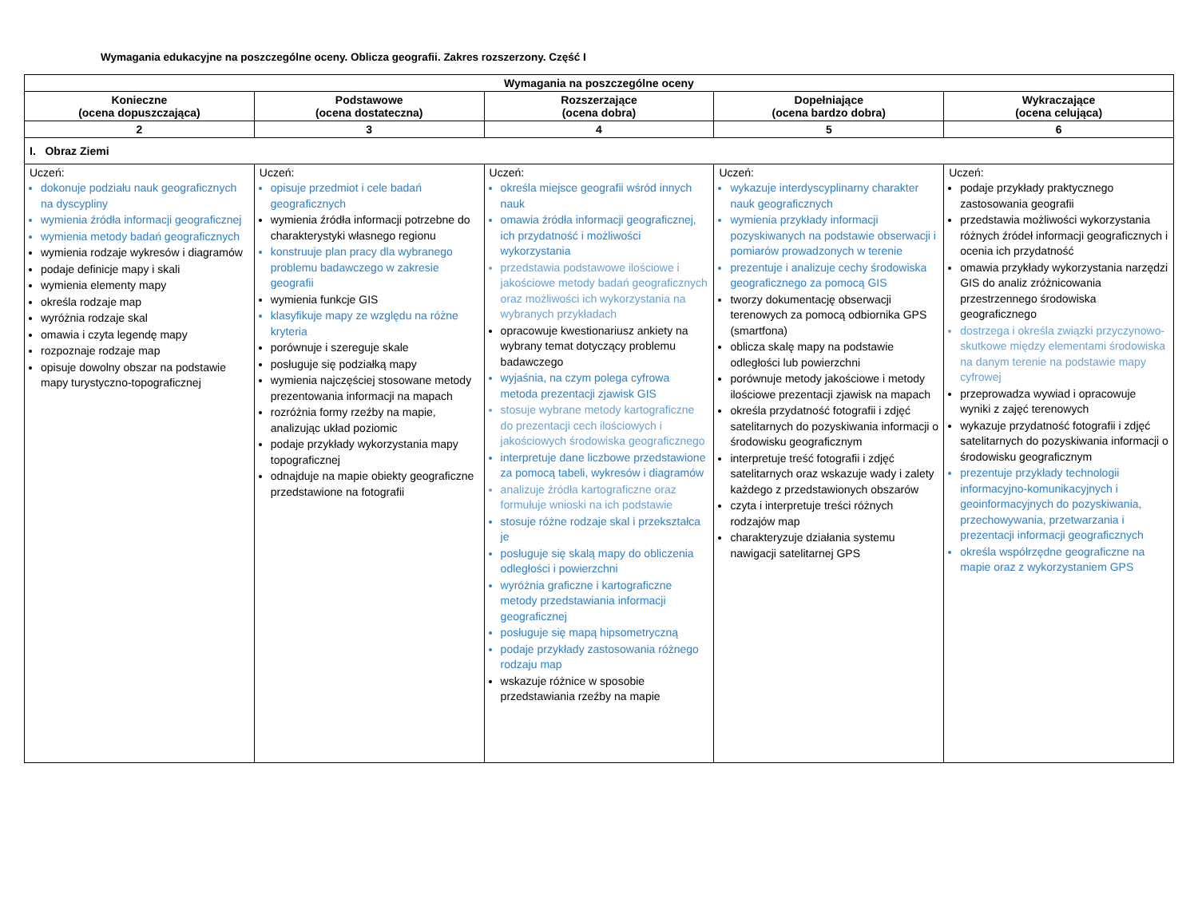Wymagania edukacyjne na poszczególne oceny. Oblicza geografii. Zakres rozszerzony. Część I
| Wymagania na poszczególne oceny | | | | |
| --- | --- | --- | --- | --- |
| Konieczne (ocena dopuszczająca) | Podstawowe (ocena dostateczna) | Rozszerzające (ocena dobra) | Dopełniające (ocena bardzo dobra) | Wykraczające (ocena celująca) |
| 2 | 3 | 4 | 5 | 6 |
| I. Obraz Ziemi | | | | |
| Uczeń: dokonuje podziału nauk geograficznych na dyscypliny wymienia źródła informacji geograficznej wymienia metody badań geograficznych wymienia rodzaje wykresów i diagramów podaje definicje mapy i skali wymienia elementy mapy określa rodzaje map wyróżnia rodzaje skal omawia i czyta legendę mapy rozpoznaje rodzaje map opisuje dowolny obszar na podstawie mapy turystyczno-topograficznej | Uczeń: opisuje przedmiot i cele badań geograficznych wymienia źródła informacji potrzebne do charakterystyki własnego regionu konstruuje plan pracy dla wybranego problemu badawczego w zakresie geografii wymienia funkcje GIS klasyfikuje mapy ze względu na różne kryteria porównuje i szereguje skale posługuje się podziałką mapy wymienia najczęściej stosowane metody prezentowania informacji na mapach rozróżnia formy rzeźby na mapie, analizując układ poziomic podaje przykłady wykorzystania mapy topograficznej odnajduje na mapie obiekty geograficzne przedstawione na fotografii | Uczeń: określa miejsce geografii wśród innych nauk omawia źródła informacji geograficznej, ich przydatność i możliwości wykorzystania przedstawia podstawowe ilościowe i jakościowe metody badań geograficznych oraz możliwości ich wykorzystania na wybranych przykładach opracowuje kwestionariusz ankiety na wybrany temat dotyczący problemu badawczego wyjaśnia, na czym polega cyfrowa metoda prezentacji zjawisk GIS stosuje wybrane metody kartograficzne do prezentacji cech ilościowych i jakościowych środowiska geograficznego interpretuje dane liczbowe przedstawione za pomocą tabeli, wykresów i diagramów analizuje źródła kartograficzne oraz formułuje wnioski na ich podstawie stosuje różne rodzaje skal i przekształca je posługuje się skalą mapy do obliczenia odległości i powierzchni wyróżnia graficzne i kartograficzne metody przedstawiania informacji geograficznej posługuje się mapą hipsometryczną podaje przykłady zastosowania różnego rodzaju map wskazuje różnice w sposobie przedstawiania rzeźby na mapie | Uczeń: wykazuje interdyscyplinarny charakter nauk geograficznych wymienia przykłady informacji pozyskiwanych na podstawie obserwacji i pomiarów prowadzonych w terenie prezentuje i analizuje cechy środowiska geograficznego za pomocą GIS tworzy dokumentację obserwacji terenowych za pomocą odbiornika GPS (smartfona) oblicza skalę mapy na podstawie odległości lub powierzchni porównuje metody jakościowe i metody ilościowe prezentacji zjawisk na mapach określa przydatność fotografii i zdjęć satelitarnych do pozyskiwania informacji o środowisku geograficznym interpretuje treść fotografii i zdjęć satelitarnych oraz wskazuje wady i zalety każdego z przedstawionych obszarów czyta i interpretuje treści różnych rodzajów map charakteryzuje działania systemu nawigacji satelitarnej GPS | Uczeń: podaje przykłady praktycznego zastosowania geografii przedstawia możliwości wykorzystania różnych źródeł informacji geograficznych i ocenia ich przydatność omawia przykłady wykorzystania narzędzi GIS do analiz zróżnicowania przestrzennego środowiska geograficznego dostrzega i określa związki przyczynowo-skutkowe między elementami środowiska na danym terenie na podstawie mapy cyfrowej przeprowadza wywiad i opracowuje wyniki z zajęć terenowych wykazuje przydatność fotografii i zdjęć satelitarnych do pozyskiwania informacji o środowisku geograficznym prezentuje przykłady technologii informacyjno-komunikacyjnych i geoinformacyjnych do pozyskiwania, przechowywania, przetwarzania i prezentacji informacji geograficznych określa współrzędne geograficzne na mapie oraz z wykorzystaniem GPS |